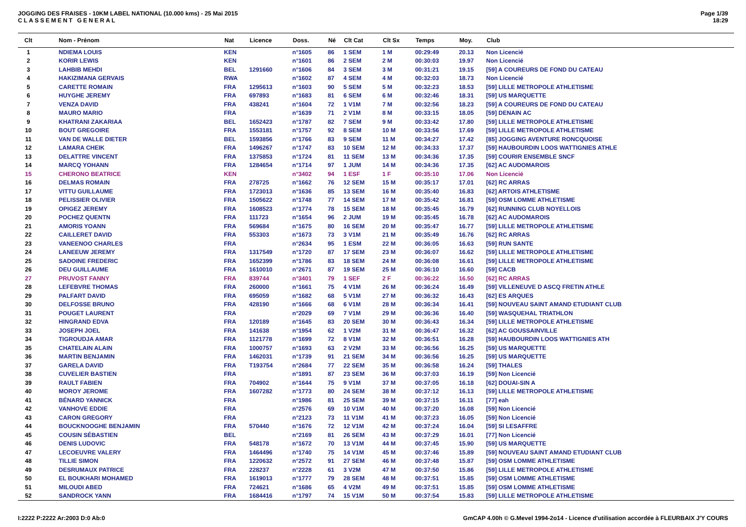JOGGING DES FRAISES - 10KM LABEL NATIONAL (10.000 kms) - 25 Mai 2015
CLASSEMENT GENERAL
Page 1/39
18:29
| Clt | Nom - Prénom | Nat | Licence | Doss. | Né | Clt Cat | Clt Sx | Temps | Moy. | Club |
| --- | --- | --- | --- | --- | --- | --- | --- | --- | --- | --- |
| 1 | NDIEMA LOUIS | KEN | | n°1605 | 86 | 1 SEM | 1 M | 00:29:49 | 20.13 | Non Licencié |
| 2 | KORIR LEWIS | KEN | | n°1601 | 86 | 2 SEM | 2 M | 00:30:03 | 19.97 | Non Licencié |
| 3 | LAHBIB MEHDI | BEL | 1291660 | n°1606 | 84 | 3 SEM | 3 M | 00:31:21 | 19.15 | [59] A COUREURS DE FOND DU CATEAU |
| 4 | HAKIZIMANA GERVAIS | RWA | | n°1602 | 87 | 4 SEM | 4 M | 00:32:03 | 18.73 | Non Licencié |
| 5 | CARETTE ROMAIN | FRA | 1295613 | n°1603 | 90 | 5 SEM | 5 M | 00:32:23 | 18.53 | [59] LILLE METROPOLE ATHLETISME |
| 6 | HUYGHE JEREMY | FRA | 697893 | n°1683 | 81 | 6 SEM | 6 M | 00:32:46 | 18.31 | [59] US MARQUETTE |
| 7 | VENZA DAVID | FRA | 438241 | n°1604 | 72 | 1 V1M | 7 M | 00:32:56 | 18.23 | [59] A COUREURS DE FOND DU CATEAU |
| 8 | MAURO MARIO | FRA | | n°1639 | 71 | 2 V1M | 8 M | 00:33:15 | 18.05 | [59] DENAIN AC |
| 9 | KHATRANI ZAKARIAA | BEL | 1652423 | n°1787 | 82 | 7 SEM | 9 M | 00:33:42 | 17.80 | [59] LILLE METROPOLE ATHLETISME |
| 10 | BOUT GREGOIRE | FRA | 1553181 | n°1757 | 92 | 8 SEM | 10 M | 00:33:56 | 17.69 | [59] LILLE METROPOLE ATHLETISME |
| 11 | VAN DE WALLE DIETER | BEL | 1593856 | n°1766 | 83 | 9 SEM | 11 M | 00:34:27 | 17.42 | [85] JOGGING AVENTURE RONCQUOISE |
| 12 | LAMARA CHEIK | FRA | 1496267 | n°1747 | 83 | 10 SEM | 12 M | 00:34:33 | 17.37 | [59] HAUBOURDIN LOOS WATTIGNIES ATHLE |
| 13 | DELATTRE VINCENT | FRA | 1375853 | n°1724 | 81 | 11 SEM | 13 M | 00:34:36 | 17.35 | [59] COURIR ENSEMBLE SNCF |
| 14 | MARCQ YOHANN | FRA | 1284654 | n°1714 | 97 | 1 JUM | 14 M | 00:34:36 | 17.35 | [62] AC AUDOMAROIS |
| 15 | CHERONO BEATRICE | KEN | | n°3402 | 94 | 1 ESF | 1 F | 00:35:10 | 17.06 | Non Licencié |
| 16 | DELMAS ROMAIN | FRA | 278725 | n°1662 | 76 | 12 SEM | 15 M | 00:35:17 | 17.01 | [62] RC ARRAS |
| 17 | VITTU GUILLAUME | FRA | 1723013 | n°1636 | 85 | 13 SEM | 16 M | 00:35:40 | 16.83 | [62] ARTOIS ATHLETISME |
| 18 | PELISSIER OLIVIER | FRA | 1505622 | n°1748 | 77 | 14 SEM | 17 M | 00:35:42 | 16.81 | [59] OSM LOMME ATHLETISME |
| 19 | OPIGEZ JEREMY | FRA | 1608523 | n°1774 | 78 | 15 SEM | 18 M | 00:35:45 | 16.79 | [62] RUNNING CLUB NOYELLOIS |
| 20 | POCHEZ QUENTN | FRA | 111723 | n°1654 | 96 | 2 JUM | 19 M | 00:35:45 | 16.78 | [62] AC AUDOMAROIS |
| 21 | AMORIS YOANN | FRA | 569684 | n°1675 | 80 | 16 SEM | 20 M | 00:35:47 | 16.77 | [59] LILLE METROPOLE ATHLETISME |
| 22 | CAILLERET DAVID | FRA | 553303 | n°1673 | 73 | 3 V1M | 21 M | 00:35:49 | 16.76 | [62] RC ARRAS |
| 23 | VANEENOO CHARLES | FRA | | n°2634 | 95 | 1 ESM | 22 M | 00:36:05 | 16.63 | [59] RUN SANTE |
| 24 | LANEEUW JEREMY | FRA | 1317549 | n°1720 | 87 | 17 SEM | 23 M | 00:36:07 | 16.62 | [59] LILLE METROPOLE ATHLETISME |
| 25 | SADOINE FREDERIC | FRA | 1652399 | n°1786 | 83 | 18 SEM | 24 M | 00:36:08 | 16.61 | [59] LILLE METROPOLE ATHLETISME |
| 26 | DEU GUILLAUME | FRA | 1610010 | n°2671 | 87 | 19 SEM | 25 M | 00:36:10 | 16.60 | [59] CACB |
| 27 | PRUVOST FANNY | FRA | 839744 | n°3401 | 79 | 1 SEF | 2 F | 00:36:22 | 16.50 | [62] RC ARRAS |
| 28 | LEFEBVRE THOMAS | FRA | 260000 | n°1661 | 75 | 4 V1M | 26 M | 00:36:24 | 16.49 | [59] VILLENEUVE D ASCQ FRETIN ATHLE |
| 29 | PALFART DAVID | FRA | 695059 | n°1682 | 68 | 5 V1M | 27 M | 00:36:32 | 16.43 | [62] ES ARQUES |
| 30 | DELFOSSE BRUNO | FRA | 428190 | n°1666 | 68 | 6 V1M | 28 M | 00:36:34 | 16.41 | [59] NOUVEAU SAINT AMAND ETUDIANT CLUB |
| 31 | POUGET LAURENT | FRA | | n°2029 | 69 | 7 V1M | 29 M | 00:36:36 | 16.40 | [59] WASQUEHAL TRIATHLON |
| 32 | HINGRAND EDVA | FRA | 120189 | n°1645 | 83 | 20 SEM | 30 M | 00:36:43 | 16.34 | [59] LILLE METROPOLE ATHLETISME |
| 33 | JOSEPH JOEL | FRA | 141638 | n°1954 | 62 | 1 V2M | 31 M | 00:36:47 | 16.32 | [62] AC GOUSSAINVILLE |
| 34 | TIGROUDJA AMAR | FRA | 1121778 | n°1699 | 72 | 8 V1M | 32 M | 00:36:51 | 16.28 | [59] HAUBOURDIN LOOS WATTIGNIES ATH |
| 35 | CHATELAIN ALAIN | FRA | 1000757 | n°1693 | 63 | 2 V2M | 33 M | 00:36:56 | 16.25 | [59] US MARQUETTE |
| 36 | MARTIN BENJAMIN | FRA | 1462031 | n°1739 | 91 | 21 SEM | 34 M | 00:36:56 | 16.25 | [59] US MARQUETTE |
| 37 | GARELA DAVID | FRA | T193754 | n°2684 | 77 | 22 SEM | 35 M | 00:36:58 | 16.24 | [59] THALES |
| 38 | CUVELIER BASTIEN | FRA | | n°1891 | 87 | 23 SEM | 36 M | 00:37:03 | 16.19 | [59] Non Licencié |
| 39 | RAULT FABIEN | FRA | 704902 | n°1644 | 75 | 9 V1M | 37 M | 00:37:05 | 16.18 | [62] DOUAI-SIN A |
| 40 | MOROY JEROME | FRA | 1607282 | n°1773 | 80 | 24 SEM | 38 M | 00:37:12 | 16.13 | [59] LILLE METROPOLE ATHLETISME |
| 41 | BÉNARD YANNICK | FRA | | n°1986 | 81 | 25 SEM | 39 M | 00:37:15 | 16.11 | [77] eah |
| 42 | VANHOVE EDDIE | FRA | | n°2576 | 69 | 10 V1M | 40 M | 00:37:20 | 16.08 | [59] Non Licencié |
| 43 | CARON GREGORY | FRA | | n°2123 | 73 | 11 V1M | 41 M | 00:37:23 | 16.05 | [59] Non Licencié |
| 44 | BOUCKNOOGHE BENJAMIN | FRA | 570440 | n°1676 | 72 | 12 V1M | 42 M | 00:37:24 | 16.04 | [59] SI LESAFFRE |
| 45 | COUSIN SÉBASTIEN | BEL | | n°2169 | 81 | 26 SEM | 43 M | 00:37:29 | 16.01 | [77] Non Licencié |
| 46 | DENIS LUDOVIC | FRA | 548178 | n°1672 | 70 | 13 V1M | 44 M | 00:37:45 | 15.90 | [59] US MARQUETTE |
| 47 | LECOEUVRE VALERY | FRA | 1464496 | n°1740 | 75 | 14 V1M | 45 M | 00:37:46 | 15.89 | [59] NOUVEAU SAINT AMAND ETUDIANT CLUB |
| 48 | TILLIE SIMON | FRA | 1220632 | n°2572 | 91 | 27 SEM | 46 M | 00:37:48 | 15.87 | [59] OSM LOMME ATHLETISME |
| 49 | DESRUMAUX PATRICE | FRA | 228237 | n°2228 | 61 | 3 V2M | 47 M | 00:37:50 | 15.86 | [59] LILLE METROPOLE ATHLETISME |
| 50 | EL BOUKHARI MOHAMED | FRA | 1619013 | n°1777 | 79 | 28 SEM | 48 M | 00:37:51 | 15.85 | [59] OSM LOMME ATHLETISME |
| 51 | MILOUDI ABED | FRA | 724621 | n°1686 | 65 | 4 V2M | 49 M | 00:37:51 | 15.85 | [59] OSM LOMME ATHLETISME |
| 52 | SANDROCK YANN | FRA | 1684416 | n°1797 | 74 | 15 V1M | 50 M | 00:37:54 | 15.83 | [59] LILLE METROPOLE ATHLETISME |
I:2222 P:2222 Ar:2003 D:0 Ab:0 GmCAP 4.00h © G.Mevel 1994-2o14 - Licence d'utilisation accordée à FLEURBAIX J'Y COURS